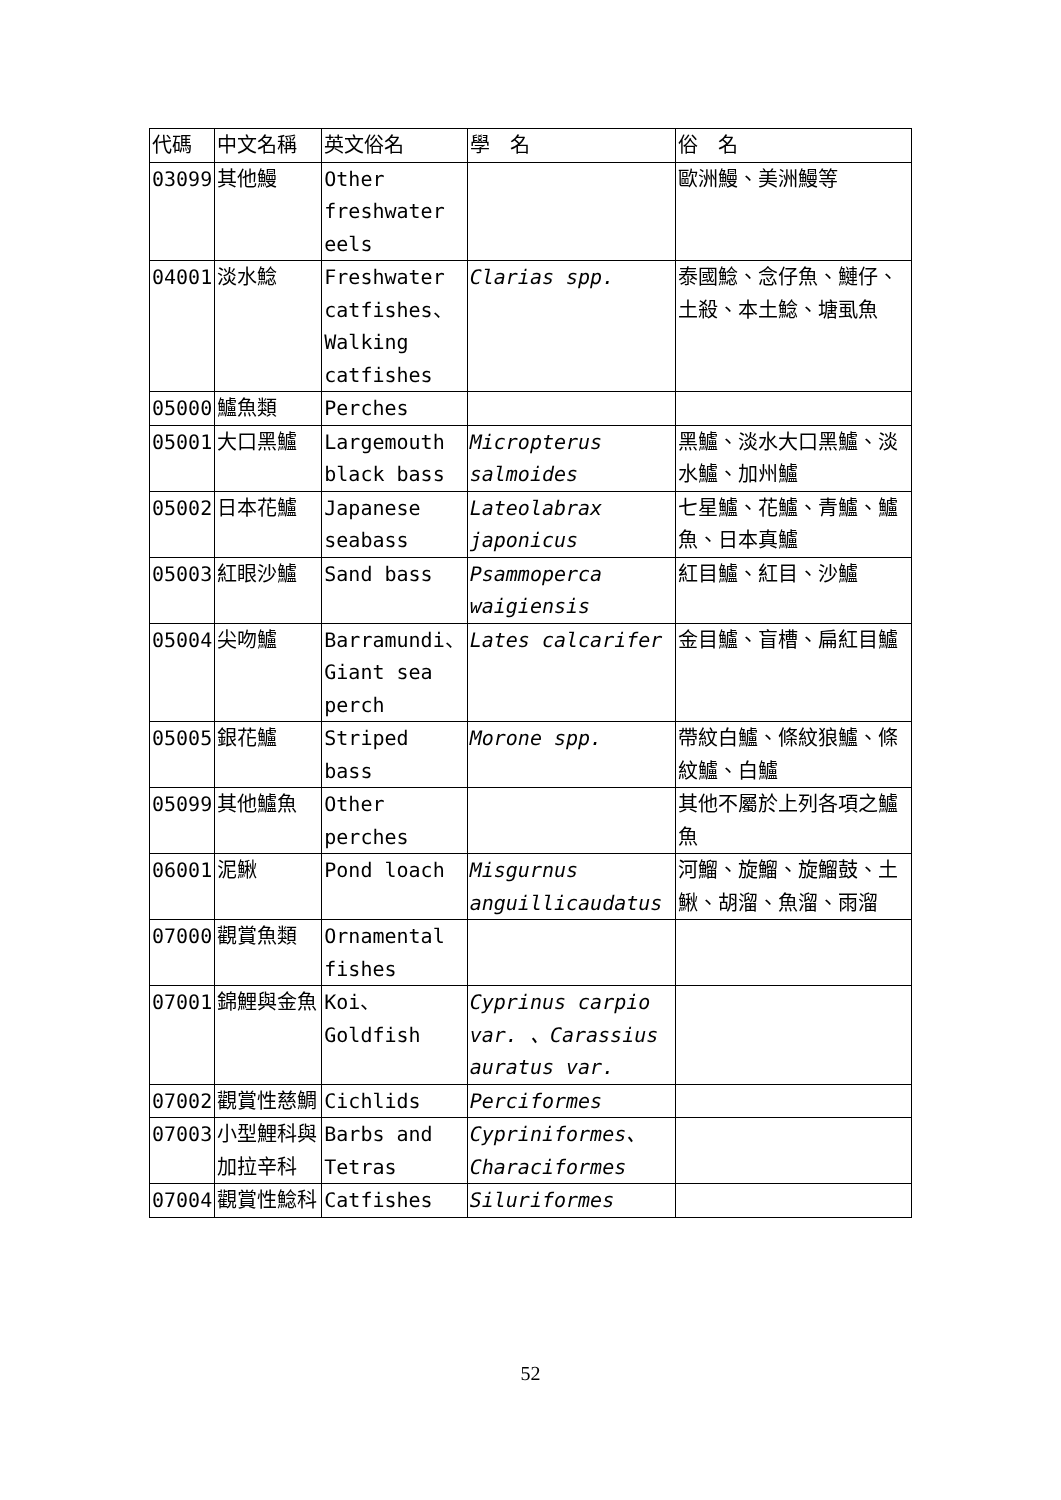| 代碼 | 中文名稱 | 英文俗名 | 學 名 | 俗 名 |
| 03099 | 其他鰻 | Other freshwater eels | | 歐洲鰻、美洲鰻等 |
| 04001 | 淡水鯰 | Freshwater catfishes、 Walking catfishes | Clarias spp. | 泰國鯰、念仔魚、鰱仔、土殺、本土鯰、塘虱魚 |
| 05000 | 鱸魚類 | Perches | | |
| 05001 | 大口黑鱸 | Largemouth black bass | Micropterus salmoides | 黑鱸、淡水大口黑鱸、淡水鱸、加州鱸 |
| 05002 | 日本花鱸 | Japanese seabass | Lateolabrax japonicus | 七星鱸、花鱸、青鱸、鱸魚、日本真鱸 |
| 05003 | 紅眼沙鱸 | Sand bass | Psammoperca waigiensis | 紅目鱸、紅目、沙鱸 |
| 05004 | 尖吻鱸 | Barramundi、 Giant sea perch | Lates calcarifer | 金目鱸、盲槽、扁紅目鱸 |
| 05005 | 銀花鱸 | Striped bass | Morone spp. | 帶紋白鱸、條紋狼鱸、條紋鱸、白鱸 |
| 05099 | 其他鱸魚 | Other perches | | 其他不屬於上列各項之鱸魚 |
| 06001 | 泥鰍 | Pond loach | Misgurnus anguillicaudatus | 河鰡、旋鰡、旋鰡鼓、土鰍、胡溜、魚溜、雨溜 |
| 07000 | 觀賞魚類 | Ornamental fishes | | |
| 07001 | 錦鯉與金魚 | Koi、Goldfish | Cyprinus carpio var. 、Carassius auratus var. | |
| 07002 | 觀賞性慈鯛 | Cichlids | Perciformes | |
| 07003 | 小型鯉科與加拉辛科 | Barbs and Tetras | Cypriniformes、 Characiformes | |
| 07004 | 觀賞性鯰科 | Catfishes | Siluriformes | |
52